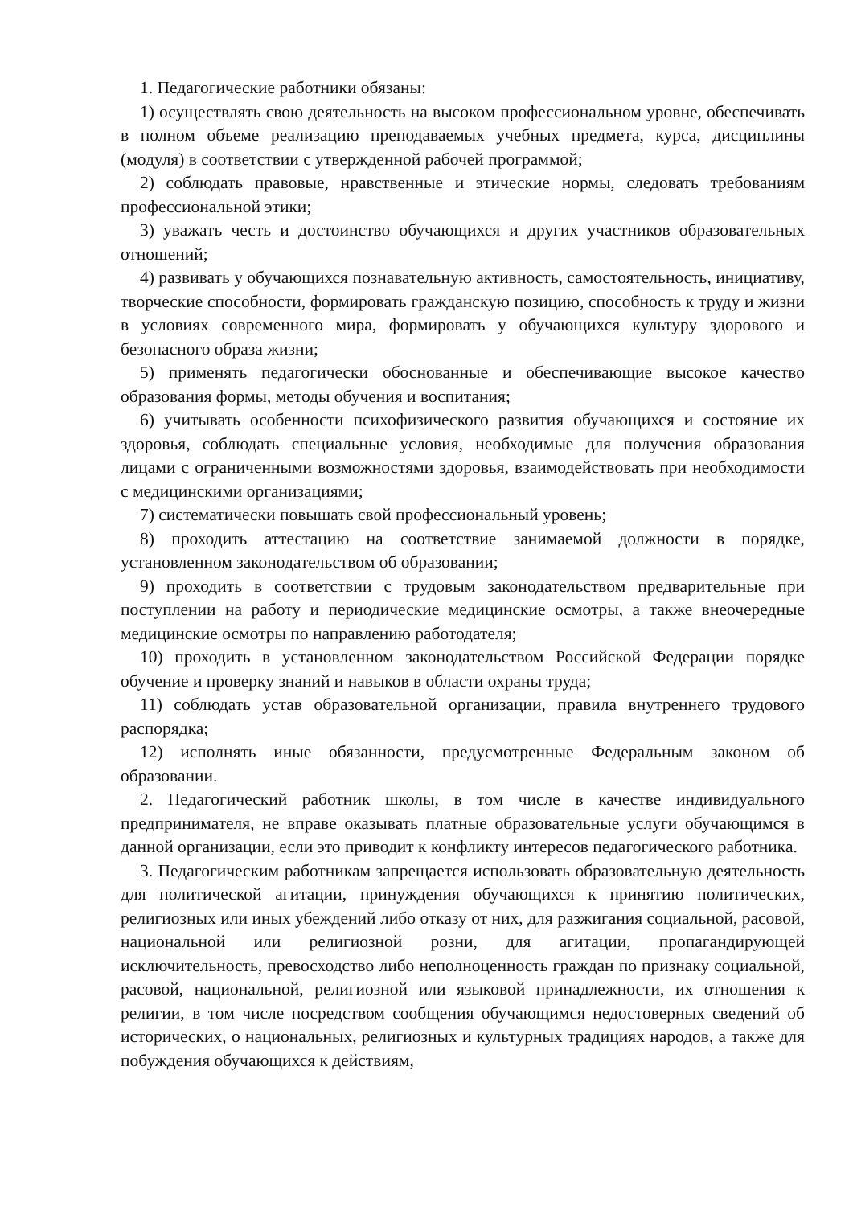1. Педагогические работники обязаны:
1) осуществлять свою деятельность на высоком профессиональном уровне, обеспечивать в полном объеме реализацию преподаваемых учебных предмета, курса, дисциплины (модуля) в соответствии с утвержденной рабочей программой;
2) соблюдать правовые, нравственные и этические нормы, следовать требованиям профессиональной этики;
3) уважать честь и достоинство обучающихся и других участников образовательных отношений;
4) развивать у обучающихся познавательную активность, самостоятельность, инициативу, творческие способности, формировать гражданскую позицию, способность к труду и жизни в условиях современного мира, формировать у обучающихся культуру здорового и безопасного образа жизни;
5) применять педагогически обоснованные и обеспечивающие высокое качество образования формы, методы обучения и воспитания;
6) учитывать особенности психофизического развития обучающихся и состояние их здоровья, соблюдать специальные условия, необходимые для получения образования лицами с ограниченными возможностями здоровья, взаимодействовать при необходимости с медицинскими организациями;
7) систематически повышать свой профессиональный уровень;
8) проходить аттестацию на соответствие занимаемой должности в порядке, установленном законодательством об образовании;
9) проходить в соответствии с трудовым законодательством предварительные при поступлении на работу и периодические медицинские осмотры, а также внеочередные медицинские осмотры по направлению работодателя;
10) проходить в установленном законодательством Российской Федерации порядке обучение и проверку знаний и навыков в области охраны труда;
11) соблюдать устав образовательной организации, правила внутреннего трудового распорядка;
12) исполнять иные обязанности, предусмотренные Федеральным законом об образовании.
2. Педагогический работник школы, в том числе в качестве индивидуального предпринимателя, не вправе оказывать платные образовательные услуги обучающимся в данной организации, если это приводит к конфликту интересов педагогического работника.
3. Педагогическим работникам запрещается использовать образовательную деятельность для политической агитации, принуждения обучающихся к принятию политических, религиозных или иных убеждений либо отказу от них, для разжигания социальной, расовой, национальной или религиозной розни, для агитации, пропагандирующей исключительность, превосходство либо неполноценность граждан по признаку социальной, расовой, национальной, религиозной или языковой принадлежности, их отношения к религии, в том числе посредством сообщения обучающимся недостоверных сведений об исторических, о национальных, религиозных и культурных традициях народов, а также для побуждения обучающихся к действиям,